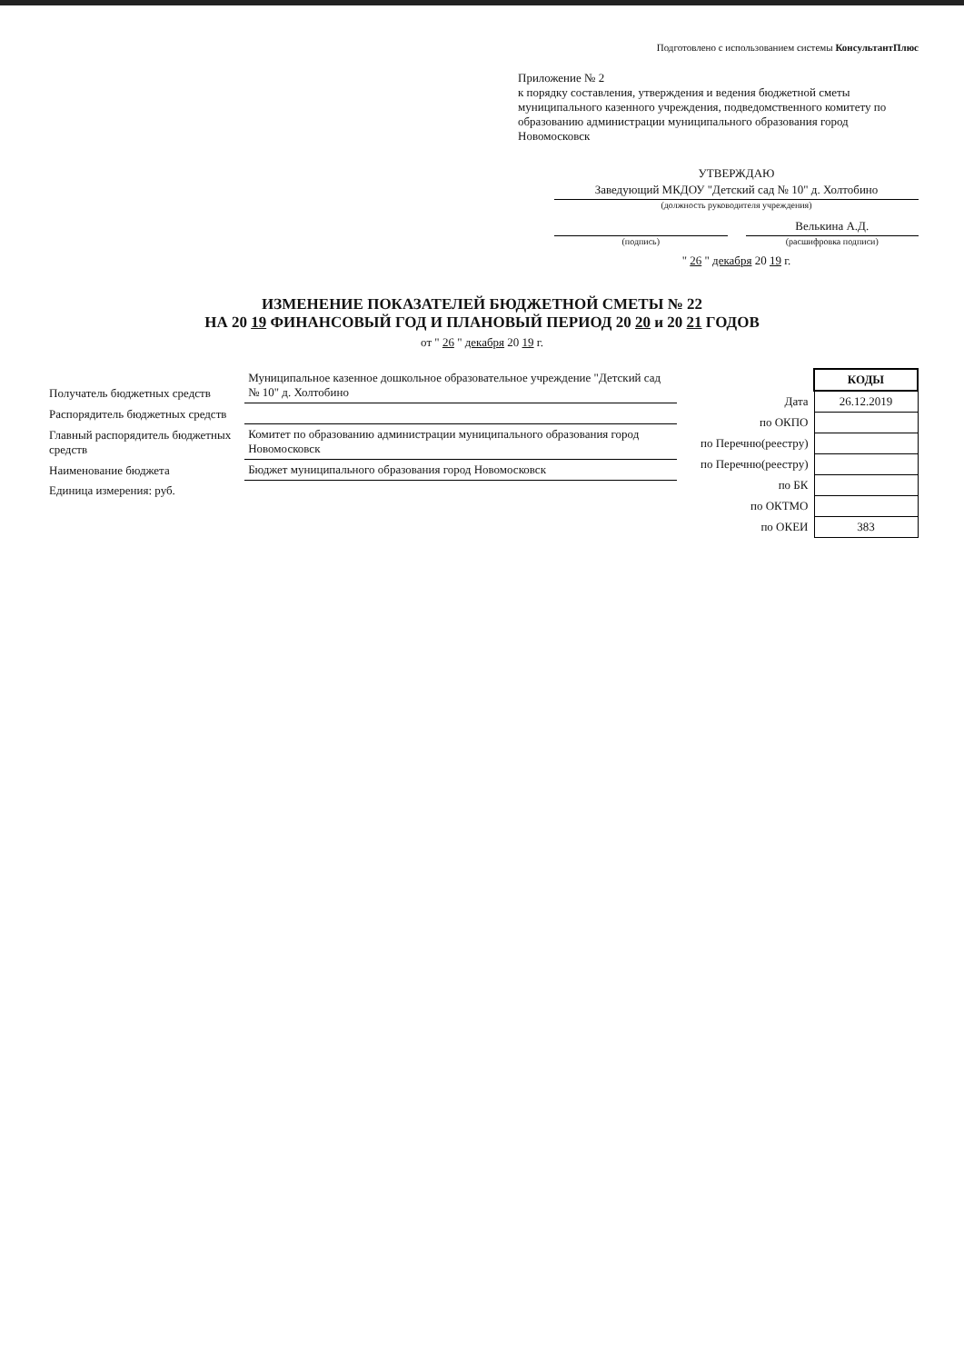Подготовлено с использованием системы КонсультантПлюс
Приложение № 2
к порядку составления, утверждения и ведения бюджетной сметы муниципального казенного учреждения, подведомственного комитету по образованию администрации муниципального образования город Новомосковск
УТВЕРЖДАЮ
Заведующий МКДОУ "Детский сад № 10" д. Холтобино
(должность руководителя учреждения)
(подпись)
Велькина А.Д.
(расшифровка подписи)
" 26 " декабря 20 19 г.
ИЗМЕНЕНИЕ ПОКАЗАТЕЛЕЙ БЮДЖЕТНОЙ СМЕТЫ № 22
НА 20 19 ФИНАНСОВЫЙ ГОД И ПЛАНОВЫЙ ПЕРИОД 20 20 и 20 21 ГОДОВ
от " 26 " декабря 20 19 г.
| Получатель бюджетных средств | Муниципальное казенное дошкольное образовательное учреждение "Детский сад № 10" д. Холтобино |
| Распорядитель бюджетных средств | |
| Главный распорядитель бюджетных средств | Комитет по образованию администрации муниципального образования город Новомосковск |
| Наименование бюджета | Бюджет муниципального образования город Новомосковск |
| Единица измерения: руб. | |
| | КОДЫ |
| --- | --- |
| Дата | 26.12.2019 |
| по ОКПО | |
| по Перечню(реестру) | |
| по Перечню(реестру) | |
| по БК | |
| по ОКТМО | |
| по ОКЕИ | 383 |